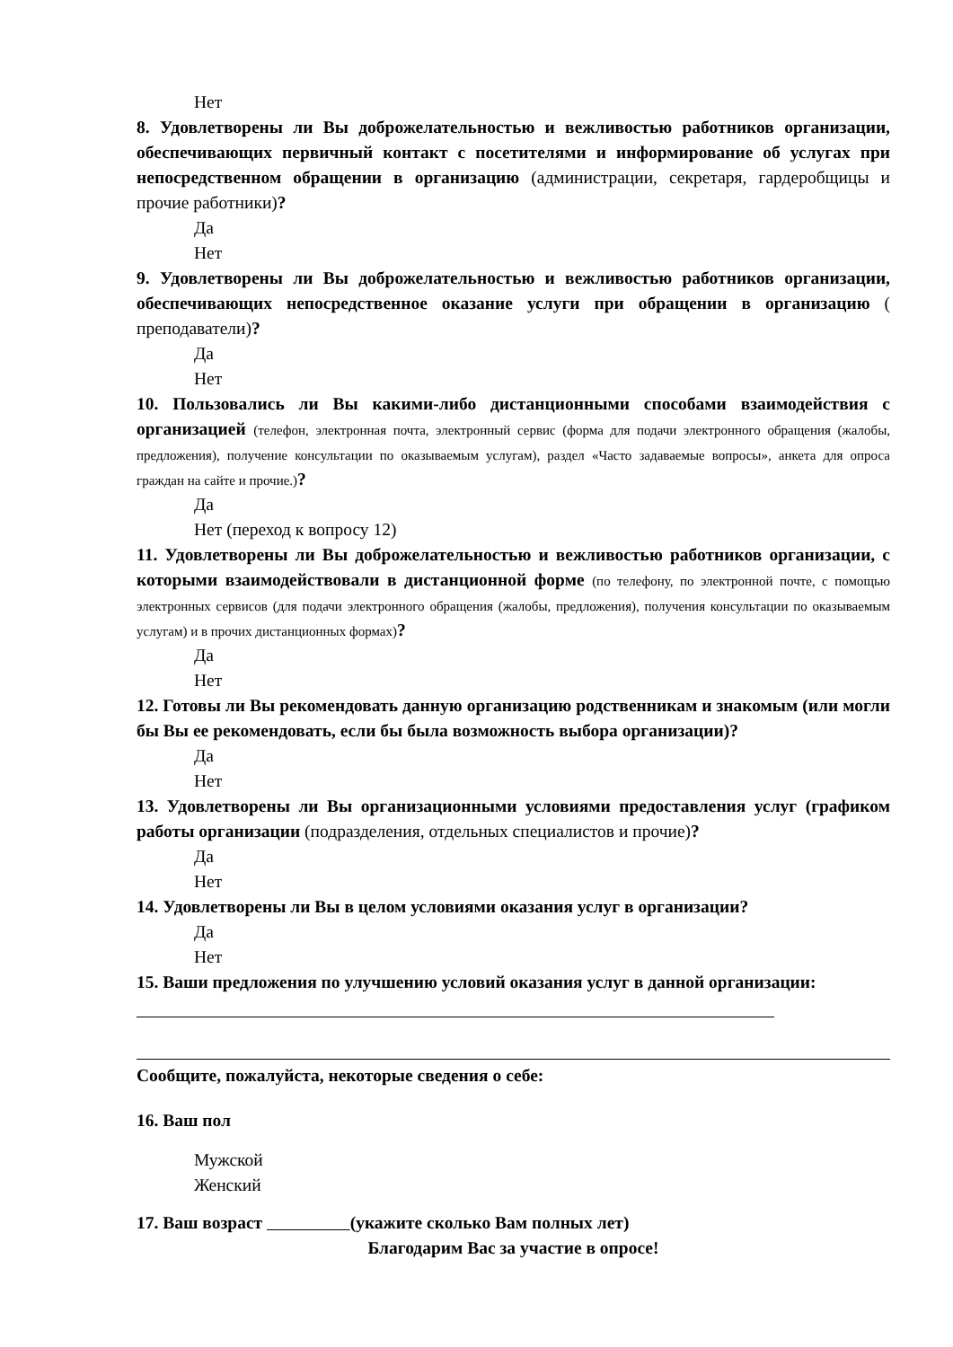Нет
8. Удовлетворены ли Вы доброжелательностью и вежливостью работников организации, обеспечивающих первичный контакт с посетителями и информирование об услугах при непосредственном обращении в организацию (администрации, секретаря, гардеробщицы и прочие работники)?
Да
Нет
9. Удовлетворены ли Вы доброжелательностью и вежливостью работников организации, обеспечивающих непосредственное оказание услуги при обращении в организацию ( преподаватели)?
Да
Нет
10. Пользовались ли Вы какими-либо дистанционными способами взаимодействия с организацией (телефон, электронная почта, электронный сервис (форма для подачи электронного обращения (жалобы, предложения), получение консультации по оказываемым услугам), раздел «Часто задаваемые вопросы», анкета для опроса граждан на сайте и прочие.)?
Да
Нет (переход к вопросу 12)
11. Удовлетворены ли Вы доброжелательностью и вежливостью работников организации, с которыми взаимодействовали в дистанционной форме (по телефону, по электронной почте, с помощью электронных сервисов (для подачи электронного обращения (жалобы, предложения), получения консультации по оказываемым услугам) и в прочих дистанционных формах)?
Да
Нет
12. Готовы ли Вы рекомендовать данную организацию родственникам и знакомым (или могли бы Вы ее рекомендовать, если бы была возможность выбора организации)?
Да
Нет
13. Удовлетворены ли Вы организационными условиями предоставления услуг (графиком работы организации (подразделения, отдельных специалистов и прочие)?
Да
Нет
14. Удовлетворены ли Вы в целом условиями оказания услуг в организации?
Да
Нет
15. Ваши предложения по улучшению условий оказания услуг в данной организации:
Сообщите, пожалуйста, некоторые сведения о себе:
16. Ваш пол
Мужской
Женский
17. Ваш возраст (укажите сколько Вам полных лет)
Благодарим Вас за участие в опросе!